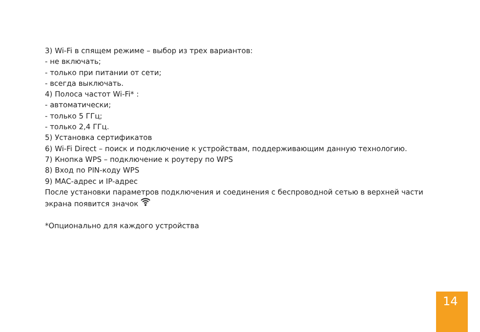3) Wi-Fi в спящем режиме – выбор из трех вариантов:
- не включать;
- только при питании от сети;
- всегда выключать.
4) Полоса частот Wi-Fi* :
- автоматически;
- только 5 ГГц;
- только 2,4 ГГц.
5) Установка сертификатов
6) Wi-Fi Direct – поиск и подключение к устройствам, поддерживающим данную технологию.
7) Кнопка WPS – подключение к роутеру по WPS
8) Вход по PIN-коду WPS
9) MAC-адрес и IP-адрес
После установки параметров подключения и соединения с беспроводной сетью в верхней части экрана появится значок
*Опционально для каждого устройства
14